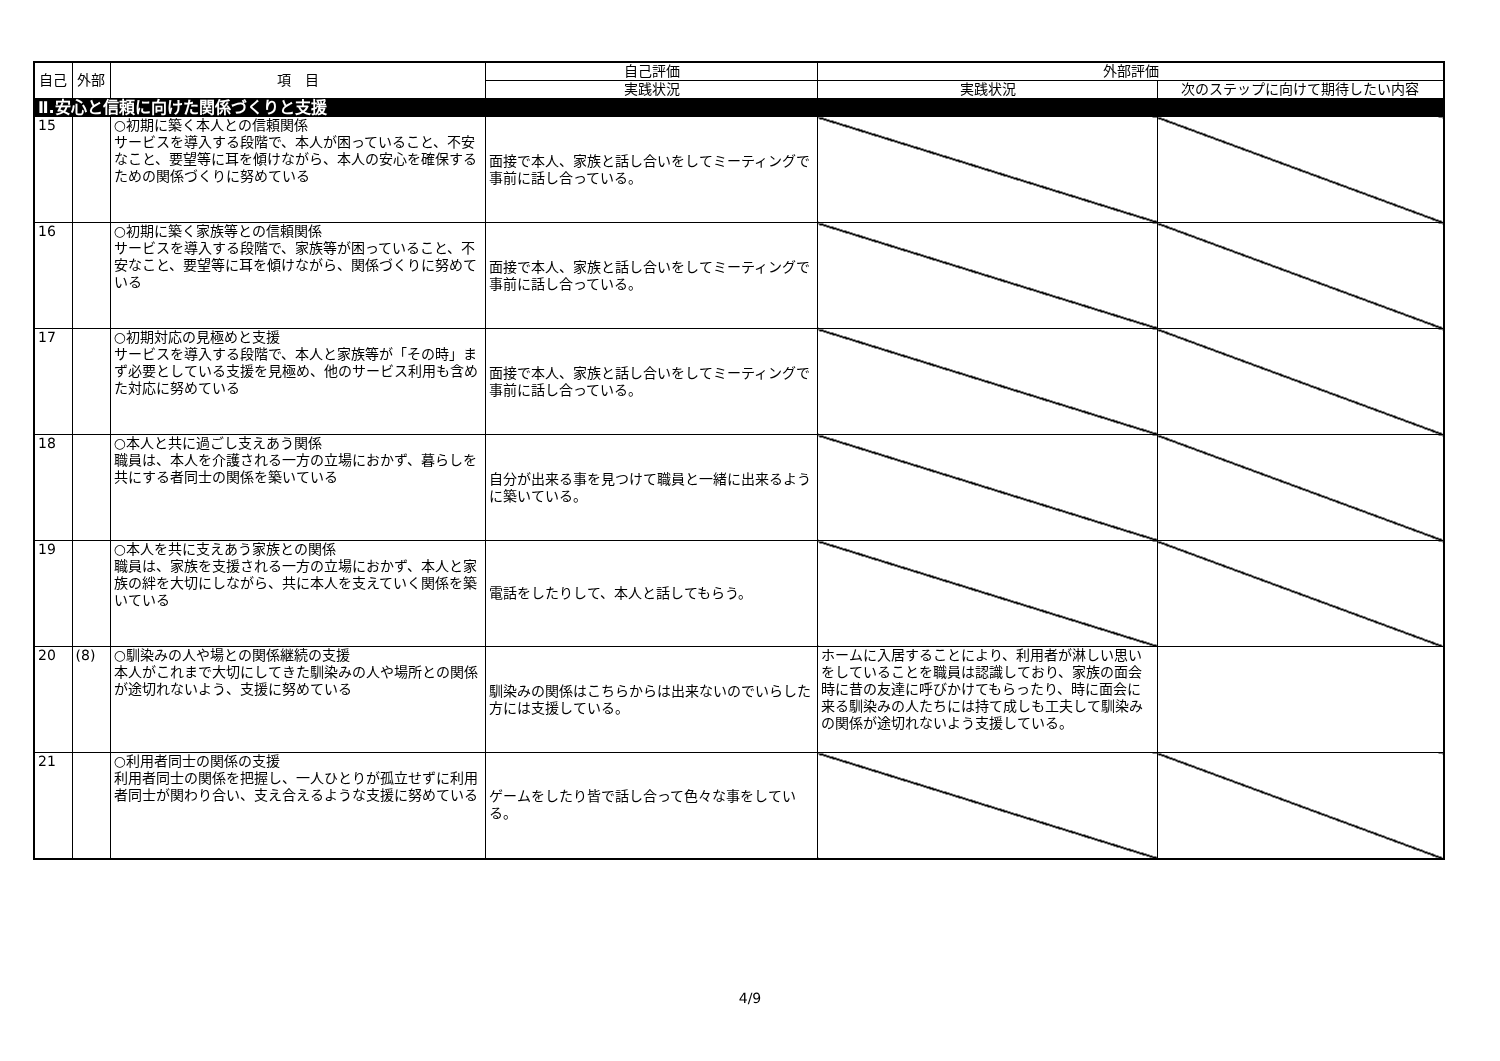| 自己 | 外部 | 項 目 | 自己評価 | 外部評価 | |
| --- | --- | --- | --- | --- | --- |
| | | | 実践状況 | 実践状況 | 次のステップに向けて期待したい内容 |
| Ⅱ.安心と信頼に向けた関係づくりと支援 | | | | | |
| 15 | | ○初期に築く本人との信頼関係 サービスを導入する段階で、本人が困っていること、不安なこと、要望等に耳を傾けながら、本人の安心を確保するための関係づくりに努めている | 面接で本人、家族と話し合いをしてミーティングで事前に話し合っている。 | | |
| 16 | | ○初期に築く家族等との信頼関係 サービスを導入する段階で、家族等が困っていること、不安なこと、要望等に耳を傾けながら、関係づくりに努めている | 面接で本人、家族と話し合いをしてミーティングで事前に話し合っている。 | | |
| 17 | | ○初期対応の見極めと支援 サービスを導入する段階で、本人と家族等が「その時」まず必要としている支援を見極め、他のサービス利用も含めた対応に努めている | 面接で本人、家族と話し合いをしてミーティングで事前に話し合っている。 | | |
| 18 | | ○本人と共に過ごし支えあう関係 職員は、本人を介護される一方の立場におかず、暮らしを共にする者同士の関係を築いている | 自分が出来る事を見つけて職員と一緒に出来るように築いている。 | | |
| 19 | | ○本人を共に支えあう家族との関係 職員は、家族を支援される一方の立場におかず、本人と家族の絆を大切にしながら、共に本人を支えていく関係を築いている | 電話をしたりして、本人と話してもらう。 | | |
| 20 | (8) | ○馴染みの人や場との関係継続の支援 本人がこれまで大切にしてきた馴染みの人や場所との関係が途切れないよう、支援に努めている | 馴染みの関係はこちらからは出来ないのでいらした方には支援している。 | ホームに入居することにより、利用者が淋しい思いをしていることを職員は認識しており、家族の面会時に昔の友達に呼びかけてもらったり、時に面会に来る馴染みの人たちには持て成しも工夫して馴染みの関係が途切れないよう支援している。 | |
| 21 | | ○利用者同士の関係の支援 利用者同士の関係を把握し、一人ひとりが孤立せずに利用者同士が関わり合い、支え合えるような支援に努めている | ゲームをしたり皆で話し合って色々な事をしている。 | | |
4/9